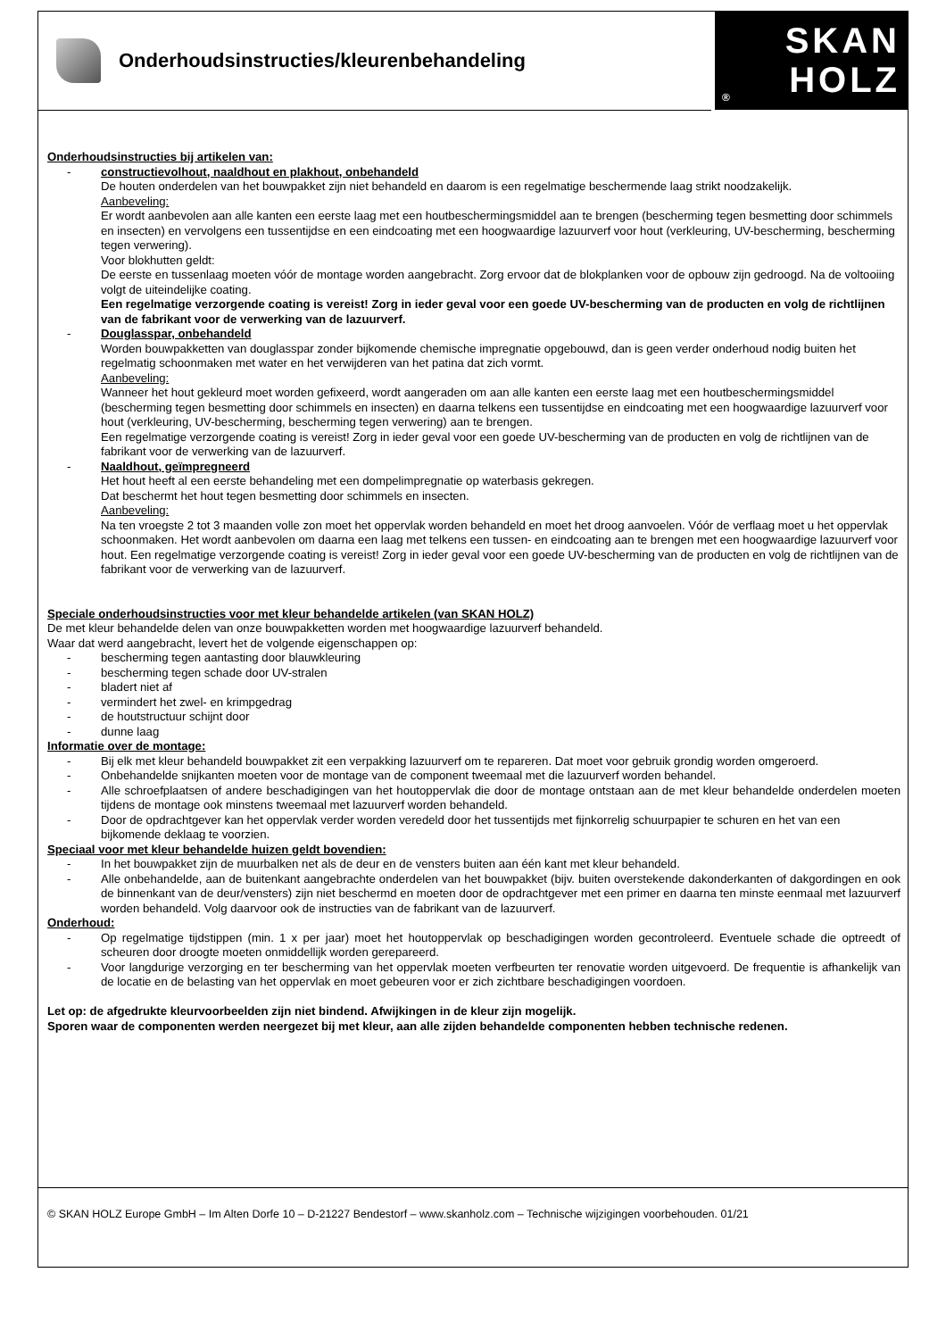Onderhoudsinstructies/kleurenbehandeling
SKAN
® HOLZ
Onderhoudsinstructies bij artikelen van:
- constructievolhout, naaldhout en plakhout, onbehandeld
De houten onderdelen van het bouwpakket zijn niet behandeld en daarom is een regelmatige beschermende laag strikt noodzakelijk.
Aanbeveling:
Er wordt aanbevolen aan alle kanten een eerste laag met een houtbeschermingsmiddel aan te brengen (bescherming tegen besmetting door schimmels en insecten) en vervolgens een tussentijdse en een eindcoating met een hoogwaardige lazuurverf voor hout (verkleuring, UV-bescherming, bescherming tegen verwering).
Voor blokhutten geldt:
De eerste en tussenlaag moeten vóór de montage worden aangebracht. Zorg ervoor dat de blokplanken voor de opbouw zijn gedroogd. Na de voltooiing volgt de uiteindelijke coating.
Een regelmatige verzorgende coating is vereist! Zorg in ieder geval voor een goede UV-bescherming van de producten en volg de richtlijnen van de fabrikant voor de verwerking van de lazuurverf.
- Douglasspar, onbehandeld
Worden bouwpakketten van douglasspar zonder bijkomende chemische impregnatie opgebouwd, dan is geen verder onderhoud nodig buiten het regelmatig schoonmaken met water en het verwijderen van het patina dat zich vormt.
Aanbeveling:
Wanneer het hout gekleurd moet worden gefixeerd, wordt aangeraden om aan alle kanten een eerste laag met een houtbeschermingsmiddel (bescherming tegen besmetting door schimmels en insecten) en daarna telkens een tussentijdse en eindcoating met een hoogwaardige lazuurverf voor hout (verkleuring, UV-bescherming, bescherming tegen verwering) aan te brengen.
Een regelmatige verzorgende coating is vereist! Zorg in ieder geval voor een goede UV-bescherming van de producten en volg de richtlijnen van de fabrikant voor de verwerking van de lazuurverf.
- Naaldhout, geïmpregneerd
Het hout heeft al een eerste behandeling met een dompelimpregnatie op waterbasis gekregen.
Dat beschermt het hout tegen besmetting door schimmels en insecten.
Aanbeveling:
Na ten vroegste 2 tot 3 maanden volle zon moet het oppervlak worden behandeld en moet het droog aanvoelen. Vóór de verflaag moet u het oppervlak schoonmaken. Het wordt aanbevolen om daarna een laag met telkens een tussen- en eindcoating aan te brengen met een hoogwaardige lazuurverf voor hout. Een regelmatige verzorgende coating is vereist! Zorg in ieder geval voor een goede UV-bescherming van de producten en volg de richtlijnen van de fabrikant voor de verwerking van de lazuurverf.
Speciale onderhoudsinstructies voor met kleur behandelde artikelen (van SKAN HOLZ)
De met kleur behandelde delen van onze bouwpakketten worden met hoogwaardige lazuurverf behandeld.
Waar dat werd aangebracht, levert het de volgende eigenschappen op:
- bescherming tegen aantasting door blauwkleuring
- bescherming tegen schade door UV-stralen
- bladert niet af
- vermindert het zwel- en krimpgedrag
- de houtstructuur schijnt door
- dunne laag
Informatie over de montage:
- Bij elk met kleur behandeld bouwpakket zit een verpakking lazuurverf om te repareren. Dat moet voor gebruik grondig worden omgeroerd.
- Onbehandelde snijkanten moeten voor de montage van de component tweemaal met die lazuurverf worden behandel.
- Alle schroefplaatsen of andere beschadigingen van het houtoppervlak die door de montage ontstaan aan de met kleur behandelde onderdelen moeten tijdens de montage ook minstens tweemaal met lazuurverf worden behandeld.
- Door de opdrachtgever kan het oppervlak verder worden veredeld door het tussentijds met fijnkorrelig schuurpapier te schuren en het van een bijkomende deklaag te voorzien.
Speciaal voor met kleur behandelde huizen geldt bovendien:
- In het bouwpakket zijn de muurbalken net als de deur en de vensters buiten aan één kant met kleur behandeld.
- Alle onbehandelde, aan de buitenkant aangebrachte onderdelen van het bouwpakket (bijv. buiten overstekende dakonderkanten of dakgordingen en ook de binnenkant van de deur/vensters) zijn niet beschermd en moeten door de opdrachtgever met een primer en daarna ten minste eenmaal met lazuurverf worden behandeld. Volg daarvoor ook de instructies van de fabrikant van de lazuurverf.
Onderhoud:
- Op regelmatige tijdstippen (min. 1 x per jaar) moet het houtoppervlak op beschadigingen worden gecontroleerd. Eventuele schade die optreedt of scheuren door droogte moeten onmiddellijk worden gerepareerd.
- Voor langdurige verzorging en ter bescherming van het oppervlak moeten verfbeurten ter renovatie worden uitgevoerd. De frequentie is afhankelijk van de locatie en de belasting van het oppervlak en moet gebeuren voor er zich zichtbare beschadigingen voordoen.
Let op: de afgedrukte kleurvoorbeelden zijn niet bindend. Afwijkingen in de kleur zijn mogelijk.
Sporen waar de componenten werden neergezet bij met kleur, aan alle zijden behandelde componenten hebben technische redenen.
© SKAN HOLZ Europe GmbH – Im Alten Dorfe 10 – D-21227 Bendestorf – www.skanholz.com – Technische wijzigingen voorbehouden. 01/21